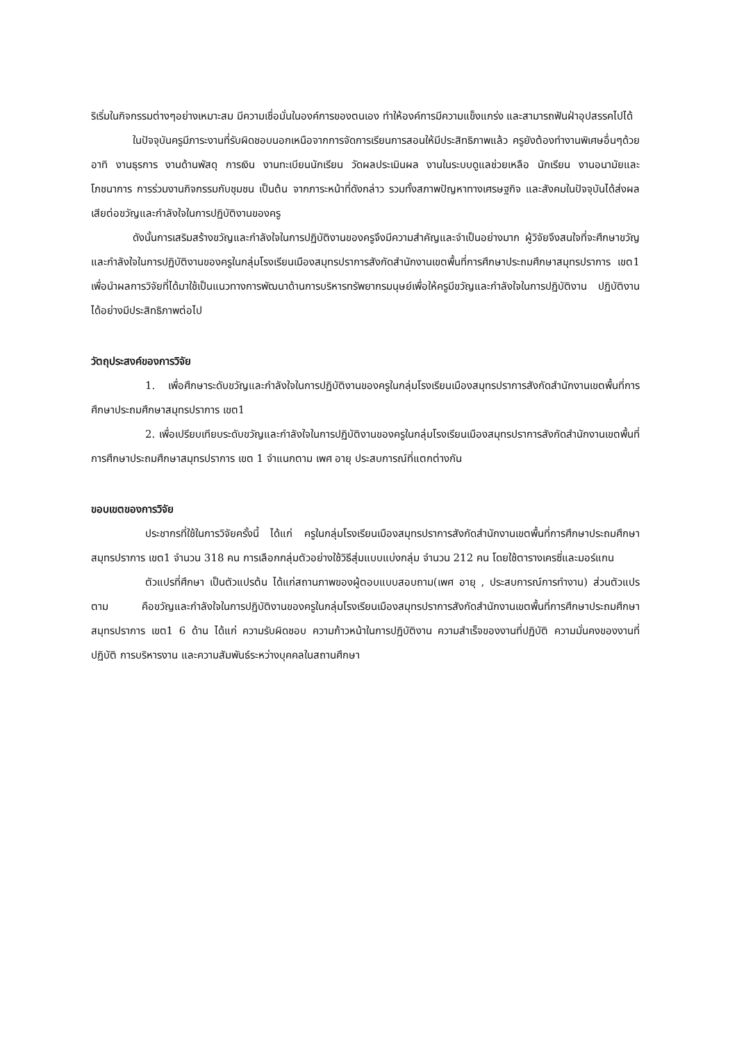ริเริ่มในกิจกรรมต่างๆอย่างเหมาะสม มีความเชื่อมั่นในองค์การของตนเอง ทำให้องค์การมีความแข็งแกร่ง และสามารถฟันฝ่าอุปสรรคไปได้
ในปัจจุบันครูมีภาระงานที่รับผิดชอบนอกเหนือจากการจัดการเรียนการสอนให้มีประสิทธิภาพแล้ว ครูยังต้องทำงานพิเศษอื่นๆด้วย อาทิ งานธุรการ งานด้านพัสดุ การเงิน งานทะเบียนนักเรียน วัดผลประเมินผล งานในระบบดูแลช่วยเหลือ นักเรียน งานอนามัยและโภชนาการ การร่วมงานกิจกรรมกับชุมชน เป็นต้น จากภาระหน้าที่ดังกล่าว รวมทั้งสภาพปัญหาทางเศรษฐกิจ และสังคมในปัจจุบันได้ส่งผลเสียต่อขวัญและกำลังใจในการปฏิบัติงานของครู
ดังนั้นการเสริมสร้างขวัญและกำลังใจในการปฏิบัติงานของครูจึงมีความสำคัญและจำเป็นอย่างมาก ผู้วิจัยจึงสนใจที่จะศึกษาขวัญและกำลังใจในการปฏิบัติงานของครูในกลุ่มโรงเรียนเมืองสมุทรปราการสังกัดสำนักงานเขตพื้นที่การศึกษาประถมศึกษาสมุทรปราการ เขต1 เพื่อนำผลการวิจัยที่ได้มาใช้เป็นแนวทางการพัฒนาด้านการบริหารทรัพยากรมนุษย์เพื่อให้ครูมีขวัญและกำลังใจในการปฏิบัติงาน ปฏิบัติงานได้อย่างมีประสิทธิภาพต่อไป
วัตถุประสงค์ของการวิจัย
1. เพื่อศึกษาระดับขวัญและกำลังใจในการปฏิบัติงานของครูในกลุ่มโรงเรียนเมืองสมุทรปราการสังกัดสำนักงานเขตพื้นที่การศึกษาประถมศึกษาสมุทรปราการ เขต1
2. เพื่อเปรียบเทียบระดับขวัญและกำลังใจในการปฏิบัติงานของครูในกลุ่มโรงเรียนเมืองสมุทรปราการสังกัดสำนักงานเขตพื้นที่การศึกษาประถมศึกษาสมุทรปราการ เขต 1 จำแนกตาม เพศ อายุ ประสบการณ์ที่แตกต่างกัน
ขอบเขตของการวิจัย
ประชากรที่ใช้ในการวิจัยครั้งนี้ ได้แก่ ครูในกลุ่มโรงเรียนเมืองสมุทรปราการสังกัดสำนักงานเขตพื้นที่การศึกษาประถมศึกษาสมุทรปราการ เขต1 จำนวน 318 คน การเลือกกลุ่มตัวอย่างใช้วิธีสุ่มแบบแบ่งกลุ่ม จำนวน 212 คน โดยใช้ตารางเครซี่และมอร์แกน
ตัวแปรที่ศึกษา เป็นตัวแปรต้น ได้แก่สถานภาพของผู้ตอบแบบสอบถาม(เพศ อายุ , ประสบการณ์การทำงาน) ส่วนตัวแปรตาม คือขวัญและกำลังใจในการปฏิบัติงานของครูในกลุ่มโรงเรียนเมืองสมุทรปราการสังกัดสำนักงานเขตพื้นที่การศึกษาประถมศึกษาสมุทรปราการ เขต1 6 ด้าน ได้แก่ ความรับผิดชอบ ความก้าวหน้าในการปฏิบัติงาน ความสำเร็จของงานที่ปฏิบัติ ความมั่นคงของงานที่ปฏิบัติ การบริหารงาน และความสัมพันธ์ระหว่างบุคคลในสถานศึกษา